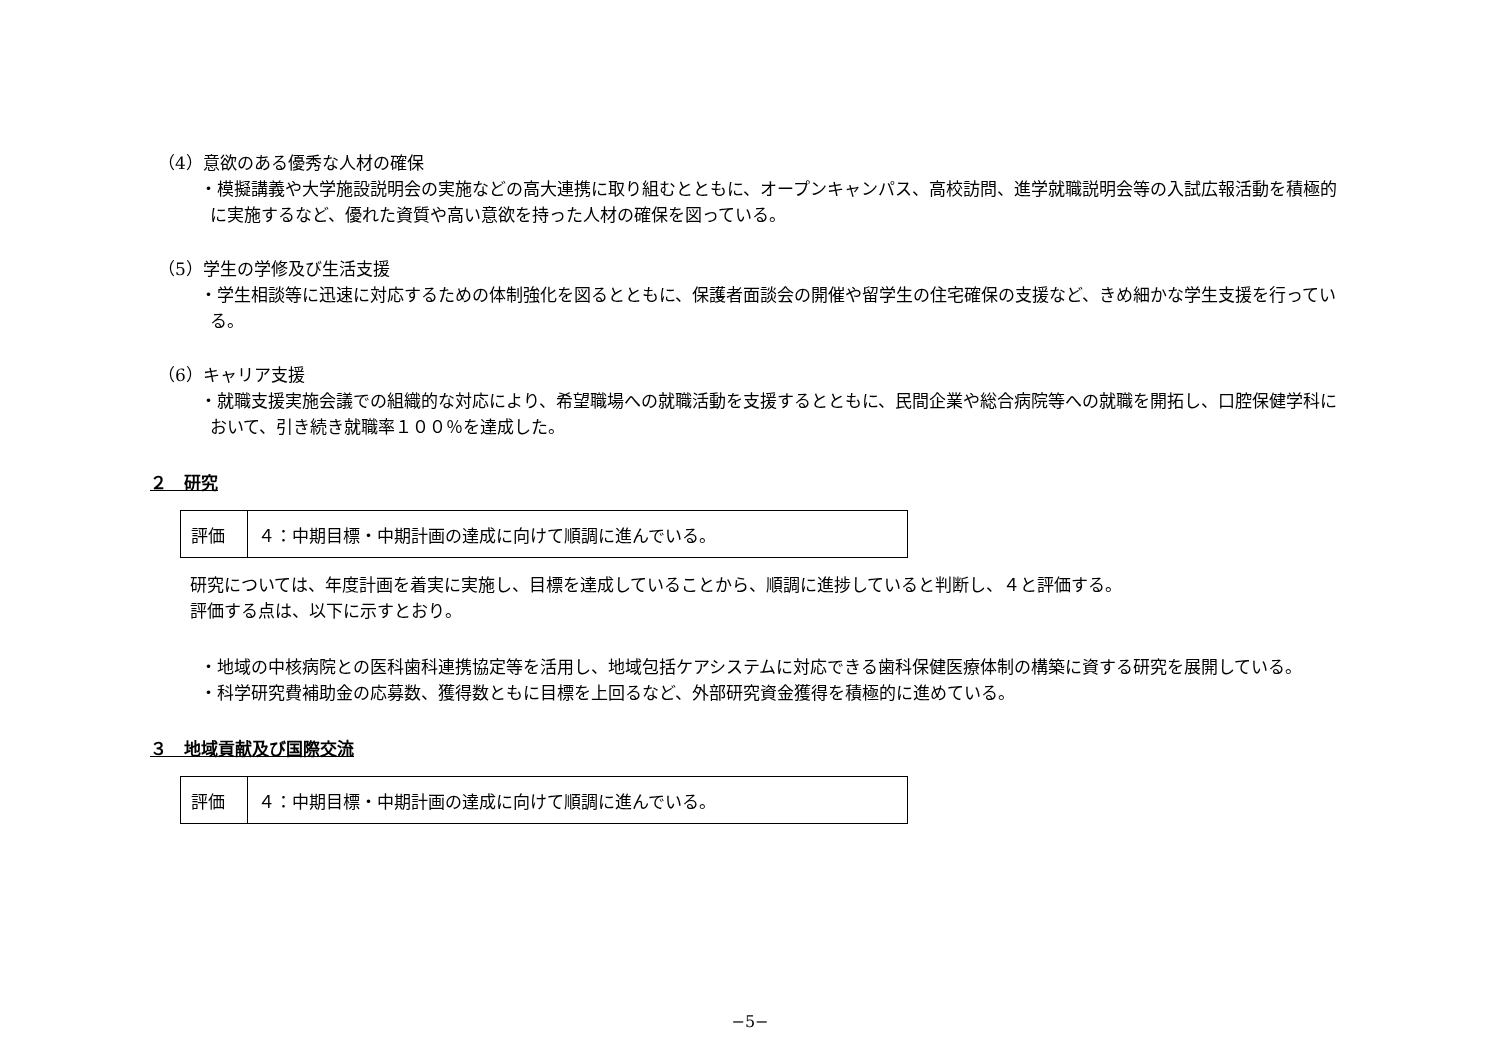（4）意欲のある優秀な人材の確保
・模擬講義や大学施設説明会の実施などの高大連携に取り組むとともに、オープンキャンパス、高校訪問、進学就職説明会等の入試広報活動を積極的に実施するなど、優れた資質や高い意欲を持った人材の確保を図っている。
（5）学生の学修及び生活支援
・学生相談等に迅速に対応するための体制強化を図るとともに、保護者面談会の開催や留学生の住宅確保の支援など、きめ細かな学生支援を行っている。
（6）キャリア支援
・就職支援実施会議での組織的な対応により、希望職場への就職活動を支援するとともに、民間企業や総合病院等への就職を開拓し、口腔保健学科において、引き続き就職率１００％を達成した。
２　研究
| 評価 | ４：中期目標・中期計画の達成に向けて順調に進んでいる。 |
研究については、年度計画を着実に実施し、目標を達成していることから、順調に進捗していると判断し、４と評価する。
評価する点は、以下に示すとおり。
・地域の中核病院との医科歯科連携協定等を活用し、地域包括ケアシステムに対応できる歯科保健医療体制の構築に資する研究を展開している。
・科学研究費補助金の応募数、獲得数ともに目標を上回るなど、外部研究資金獲得を積極的に進めている。
３　地域貢献及び国際交流
| 評価 | ４：中期目標・中期計画の達成に向けて順調に進んでいる。 |
−5−